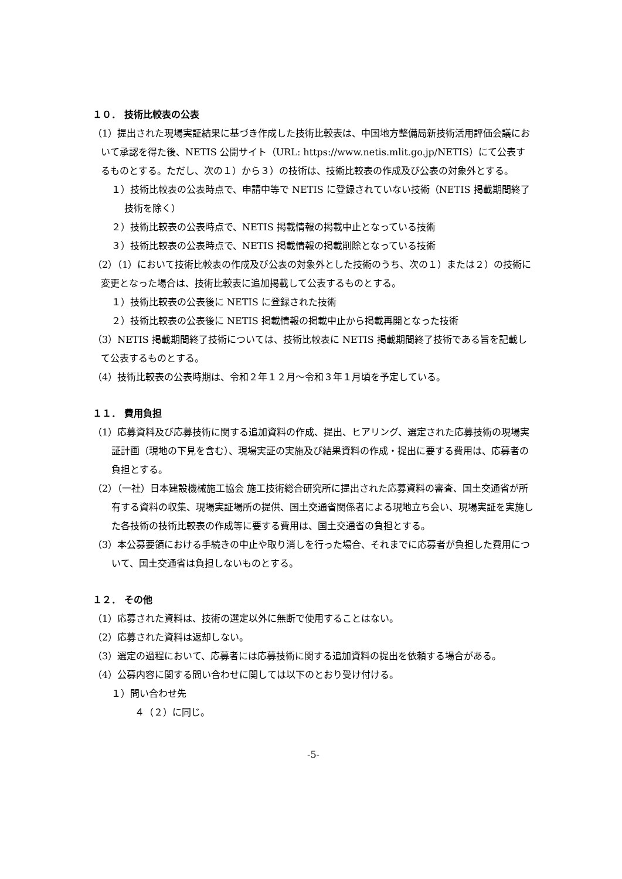１０． 技術比較表の公表
（1）提出された現場実証結果に基づき作成した技術比較表は、中国地方整備局新技術活用評価会議において承認を得た後、NETIS 公開サイト（URL: https://www.netis.mlit.go.jp/NETIS）にて公表するものとする。ただし、次の１）から３）の技術は、技術比較表の作成及び公表の対象外とする。
１）技術比較表の公表時点で、申請中等で NETIS に登録されていない技術（NETIS 掲載期間終了技術を除く）
２）技術比較表の公表時点で、NETIS 掲載情報の掲載中止となっている技術
３）技術比較表の公表時点で、NETIS 掲載情報の掲載削除となっている技術
（2）（1）において技術比較表の作成及び公表の対象外とした技術のうち、次の１）または２）の技術に変更となった場合は、技術比較表に追加掲載して公表するものとする。
１）技術比較表の公表後に NETIS に登録された技術
２）技術比較表の公表後に NETIS 掲載情報の掲載中止から掲載再開となった技術
（3）NETIS 掲載期間終了技術については、技術比較表に NETIS 掲載期間終了技術である旨を記載して公表するものとする。
（4）技術比較表の公表時期は、令和２年１２月～令和３年１月頃を予定している。
１１． 費用負担
（1）応募資料及び応募技術に関する追加資料の作成、提出、ヒアリング、選定された応募技術の現場実証計画（現地の下見を含む）、現場実証の実施及び結果資料の作成・提出に要する費用は、応募者の負担とする。
（2）（一社）日本建設機械施工協会 施工技術総合研究所に提出された応募資料の審査、国土交通省が所有する資料の収集、現場実証場所の提供、国土交通省関係者による現地立ち会い、現場実証を実施した各技術の技術比較表の作成等に要する費用は、国土交通省の負担とする。
（3）本公募要領における手続きの中止や取り消しを行った場合、それまでに応募者が負担した費用について、国土交通省は負担しないものとする。
１２． その他
（1）応募された資料は、技術の選定以外に無断で使用することはない。
（2）応募された資料は返却しない。
（3）選定の過程において、応募者には応募技術に関する追加資料の提出を依頼する場合がある。
（4）公募内容に関する問い合わせに関しては以下のとおり受け付ける。
１）問い合わせ先
４（２）に同じ。
-5-